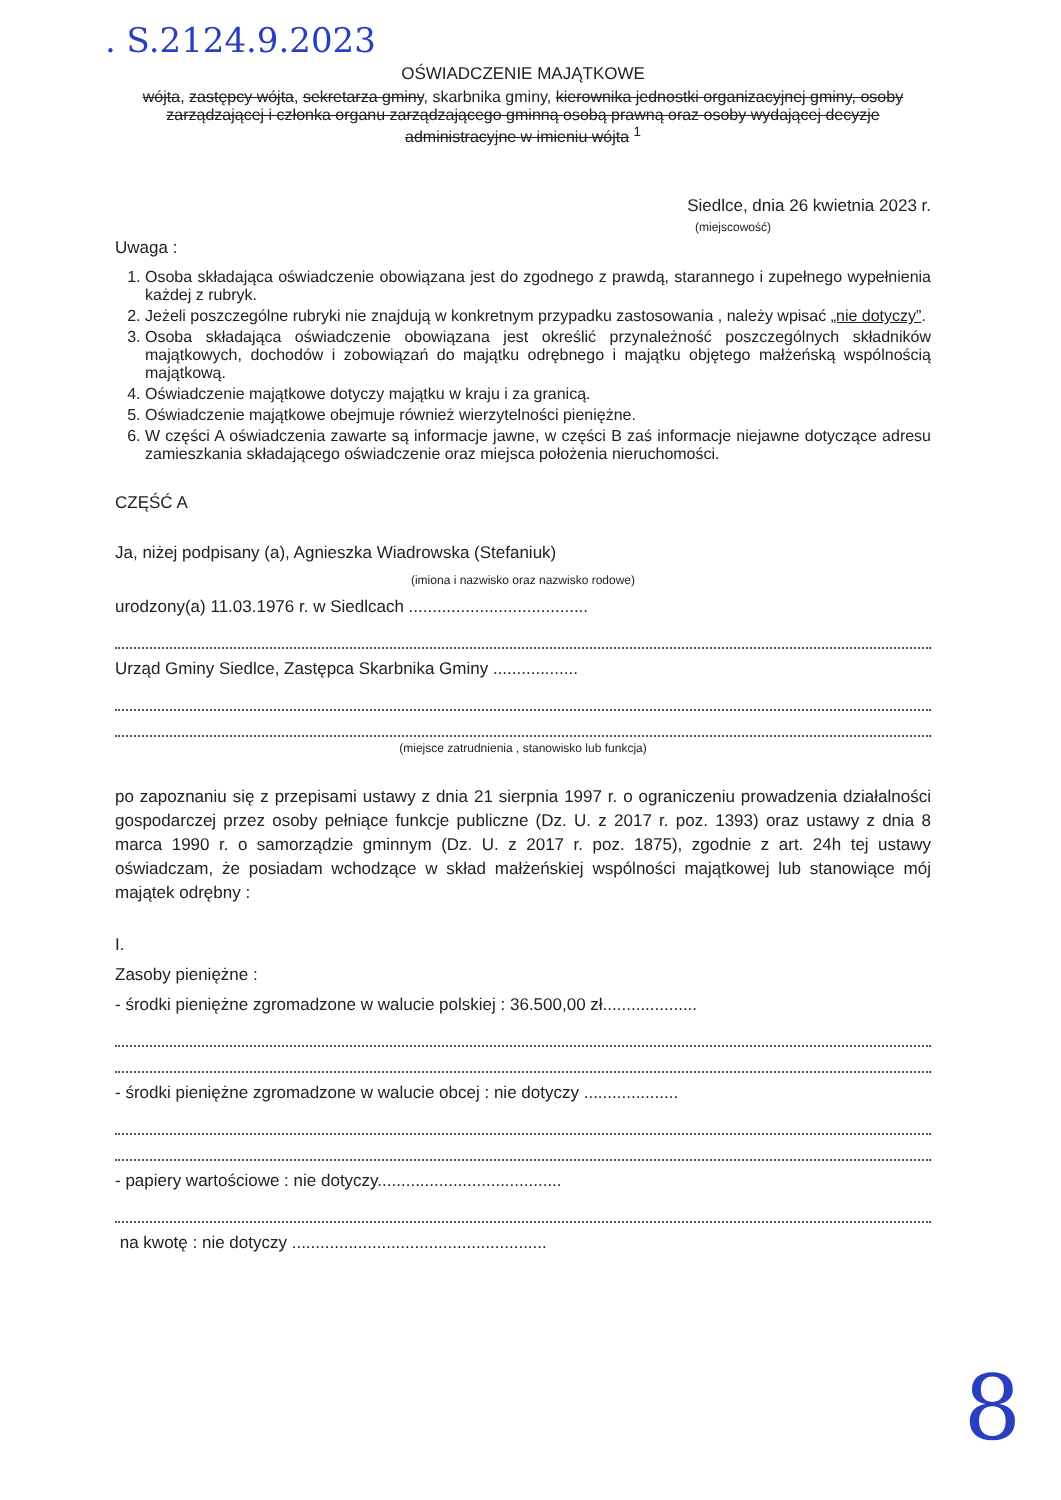. S.2124.9.2023
OŚWIADCZENIE MAJĄTKOWE
wójta, zastępcy wójta, sekretarza gminy, skarbnika gminy, kierownika jednostki organizacyjnej gminy, osoby zarządzającej i członka organu zarządzającego gminną osobą prawną oraz osoby wydającej decyzje administracyjne w imieniu wójta <sup>1</sup>
Siedlce, dnia 26 kwietnia 2023 r.
(miejscowość)
Uwaga :
1. Osoba składająca oświadczenie obowiązana jest do zgodnego z prawdą, starannego i zupełnego wypełnienia każdej z rubryk.
2. Jeżeli poszczególne rubryki nie znajdują w konkretnym przypadku zastosowania , należy wpisać „nie dotyczy”.
3. Osoba składająca oświadczenie obowiązana jest określić przynależność poszczególnych składników majątkowych, dochodów i zobowiązań do majątku odrębnego i majątku objętego małżeńską wspólnością majątkową.
4. Oświadczenie majątkowe dotyczy majątku w kraju i za granicą.
5. Oświadczenie majątkowe obejmuje również wierzytelności pieniężne.
6. W części A oświadczenia zawarte są informacje jawne, w części B zaś informacje niejawne dotyczące adresu zamieszkania składającego oświadczenie oraz miejsca położenia nieruchomości.
CZĘŚĆ A
Ja, niżej podpisany (a), Agnieszka Wiadrowska (Stefaniuk)
(imiona i nazwisko oraz nazwisko rodowe)
urodzony(a) 11.03.1976 r. w Siedlcach ......................................
Urząd Gminy Siedlce, Zastępca Skarbnika Gminy ..................
(miejsce zatrudnienia , stanowisko lub funkcja)
po zapoznaniu się z przepisami ustawy z dnia 21 sierpnia 1997 r. o ograniczeniu prowadzenia działalności gospodarczej przez osoby pełniące funkcje publiczne (Dz. U. z 2017 r. poz. 1393) oraz ustawy z dnia 8 marca 1990 r. o samorządzie gminnym (Dz. U. z 2017 r. poz. 1875), zgodnie z art. 24h tej ustawy oświadczam, że posiadam wchodzące w skład małżeńskiej wspólności majątkowej lub stanowiące mój majątek odrębny :
I.
Zasoby pieniężne :
- środki pieniężne zgromadzone w walucie polskiej : 36.500,00 zł....................
- środki pieniężne zgromadzone w walucie obcej : nie dotyczy ....................
- papiery wartościowe : nie dotyczy.......................................
na kwotę : nie dotyczy ......................................................
8